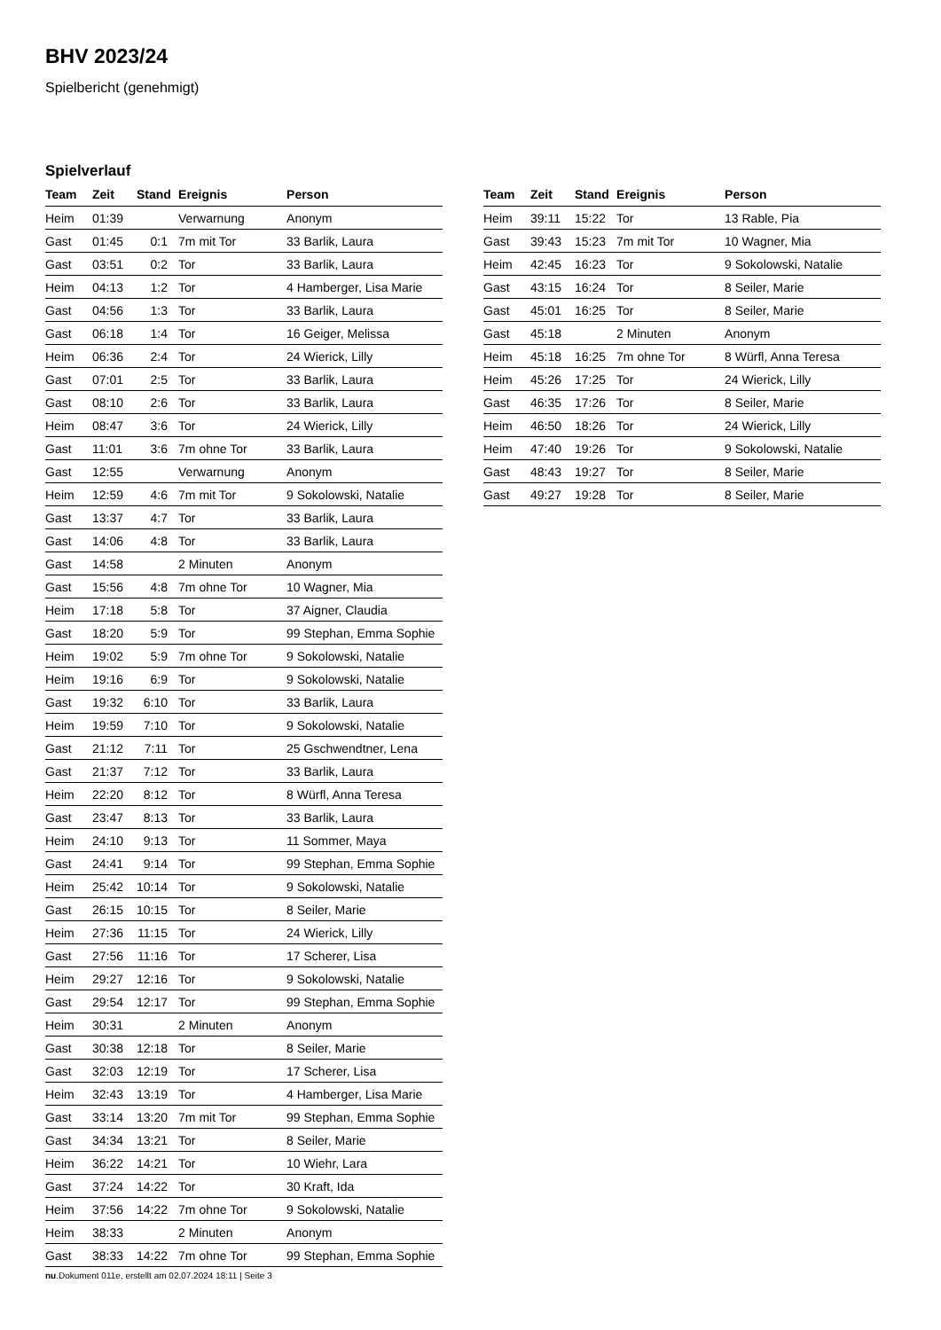BHV 2023/24
Spielbericht (genehmigt)
Spielverlauf
| Team | Zeit | Stand | Ereignis | Person |
| --- | --- | --- | --- | --- |
| Heim | 01:39 | | Verwarnung | Anonym |
| Gast | 01:45 | 0:1 | 7m mit Tor | 33 Barlik, Laura |
| Gast | 03:51 | 0:2 | Tor | 33 Barlik, Laura |
| Heim | 04:13 | 1:2 | Tor | 4 Hamberger, Lisa Marie |
| Gast | 04:56 | 1:3 | Tor | 33 Barlik, Laura |
| Gast | 06:18 | 1:4 | Tor | 16 Geiger, Melissa |
| Heim | 06:36 | 2:4 | Tor | 24 Wierick, Lilly |
| Gast | 07:01 | 2:5 | Tor | 33 Barlik, Laura |
| Gast | 08:10 | 2:6 | Tor | 33 Barlik, Laura |
| Heim | 08:47 | 3:6 | Tor | 24 Wierick, Lilly |
| Gast | 11:01 | 3:6 | 7m ohne Tor | 33 Barlik, Laura |
| Gast | 12:55 | | Verwarnung | Anonym |
| Heim | 12:59 | 4:6 | 7m mit Tor | 9 Sokolowski, Natalie |
| Gast | 13:37 | 4:7 | Tor | 33 Barlik, Laura |
| Gast | 14:06 | 4:8 | Tor | 33 Barlik, Laura |
| Gast | 14:58 | | 2 Minuten | Anonym |
| Gast | 15:56 | 4:8 | 7m ohne Tor | 10 Wagner, Mia |
| Heim | 17:18 | 5:8 | Tor | 37 Aigner, Claudia |
| Gast | 18:20 | 5:9 | Tor | 99 Stephan, Emma Sophie |
| Heim | 19:02 | 5:9 | 7m ohne Tor | 9 Sokolowski, Natalie |
| Heim | 19:16 | 6:9 | Tor | 9 Sokolowski, Natalie |
| Gast | 19:32 | 6:10 | Tor | 33 Barlik, Laura |
| Heim | 19:59 | 7:10 | Tor | 9 Sokolowski, Natalie |
| Gast | 21:12 | 7:11 | Tor | 25 Gschwendtner, Lena |
| Gast | 21:37 | 7:12 | Tor | 33 Barlik, Laura |
| Heim | 22:20 | 8:12 | Tor | 8 Würfl, Anna Teresa |
| Gast | 23:47 | 8:13 | Tor | 33 Barlik, Laura |
| Heim | 24:10 | 9:13 | Tor | 11 Sommer, Maya |
| Gast | 24:41 | 9:14 | Tor | 99 Stephan, Emma Sophie |
| Heim | 25:42 | 10:14 | Tor | 9 Sokolowski, Natalie |
| Gast | 26:15 | 10:15 | Tor | 8 Seiler, Marie |
| Heim | 27:36 | 11:15 | Tor | 24 Wierick, Lilly |
| Gast | 27:56 | 11:16 | Tor | 17 Scherer, Lisa |
| Heim | 29:27 | 12:16 | Tor | 9 Sokolowski, Natalie |
| Gast | 29:54 | 12:17 | Tor | 99 Stephan, Emma Sophie |
| Heim | 30:31 | | 2 Minuten | Anonym |
| Gast | 30:38 | 12:18 | Tor | 8 Seiler, Marie |
| Gast | 32:03 | 12:19 | Tor | 17 Scherer, Lisa |
| Heim | 32:43 | 13:19 | Tor | 4 Hamberger, Lisa Marie |
| Gast | 33:14 | 13:20 | 7m mit Tor | 99 Stephan, Emma Sophie |
| Gast | 34:34 | 13:21 | Tor | 8 Seiler, Marie |
| Heim | 36:22 | 14:21 | Tor | 10 Wiehr, Lara |
| Gast | 37:24 | 14:22 | Tor | 30 Kraft, Ida |
| Heim | 37:56 | 14:22 | 7m ohne Tor | 9 Sokolowski, Natalie |
| Heim | 38:33 | | 2 Minuten | Anonym |
| Gast | 38:33 | 14:22 | 7m ohne Tor | 99 Stephan, Emma Sophie |
| Team | Zeit | Stand | Ereignis | Person |
| --- | --- | --- | --- | --- |
| Heim | 39:11 | 15:22 | Tor | 13 Rable, Pia |
| Gast | 39:43 | 15:23 | 7m mit Tor | 10 Wagner, Mia |
| Heim | 42:45 | 16:23 | Tor | 9 Sokolowski, Natalie |
| Gast | 43:15 | 16:24 | Tor | 8 Seiler, Marie |
| Gast | 45:01 | 16:25 | Tor | 8 Seiler, Marie |
| Gast | 45:18 | | 2 Minuten | Anonym |
| Heim | 45:18 | 16:25 | 7m ohne Tor | 8 Würfl, Anna Teresa |
| Heim | 45:26 | 17:25 | Tor | 24 Wierick, Lilly |
| Gast | 46:35 | 17:26 | Tor | 8 Seiler, Marie |
| Heim | 46:50 | 18:26 | Tor | 24 Wierick, Lilly |
| Heim | 47:40 | 19:26 | Tor | 9 Sokolowski, Natalie |
| Gast | 48:43 | 19:27 | Tor | 8 Seiler, Marie |
| Gast | 49:27 | 19:28 | Tor | 8 Seiler, Marie |
nu.Dokument 011e, erstellt am 02.07.2024 18:11 | Seite 3